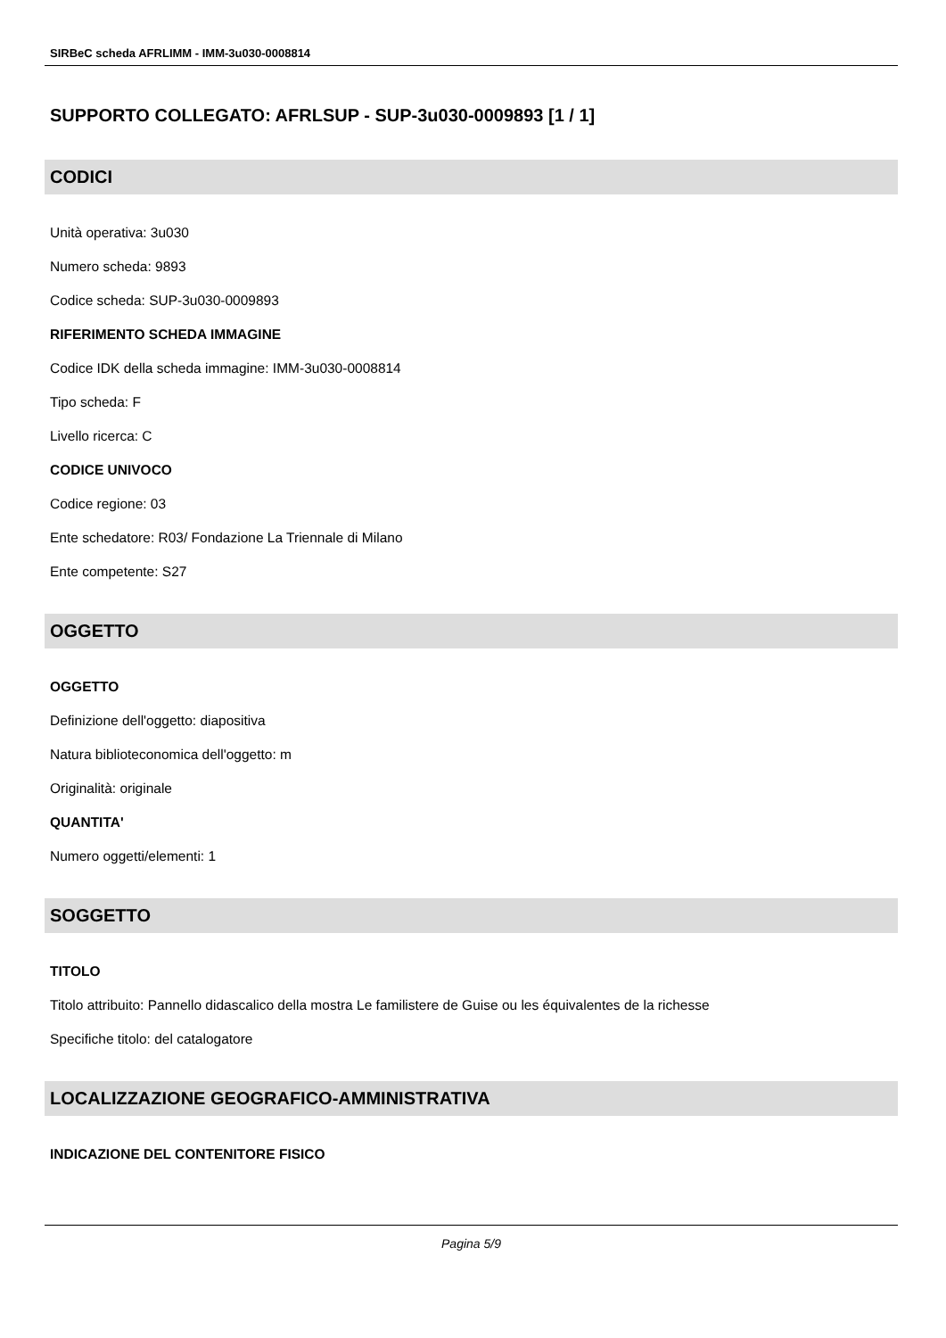SIRBeC scheda AFRLIMM - IMM-3u030-0008814
SUPPORTO COLLEGATO: AFRLSUP - SUP-3u030-0009893 [1 / 1]
CODICI
Unità operativa: 3u030
Numero scheda: 9893
Codice scheda: SUP-3u030-0009893
RIFERIMENTO SCHEDA IMMAGINE
Codice IDK della scheda immagine: IMM-3u030-0008814
Tipo scheda: F
Livello ricerca: C
CODICE UNIVOCO
Codice regione: 03
Ente schedatore: R03/ Fondazione La Triennale di Milano
Ente competente: S27
OGGETTO
OGGETTO
Definizione dell'oggetto: diapositiva
Natura biblioteconomica dell'oggetto: m
Originalità: originale
QUANTITA'
Numero oggetti/elementi: 1
SOGGETTO
TITOLO
Titolo attribuito: Pannello didascalico della mostra Le familistere de Guise ou les équivalentes de la richesse
Specifiche titolo: del catalogatore
LOCALIZZAZIONE GEOGRAFICO-AMMINISTRATIVA
INDICAZIONE DEL CONTENITORE FISICO
Pagina 5/9